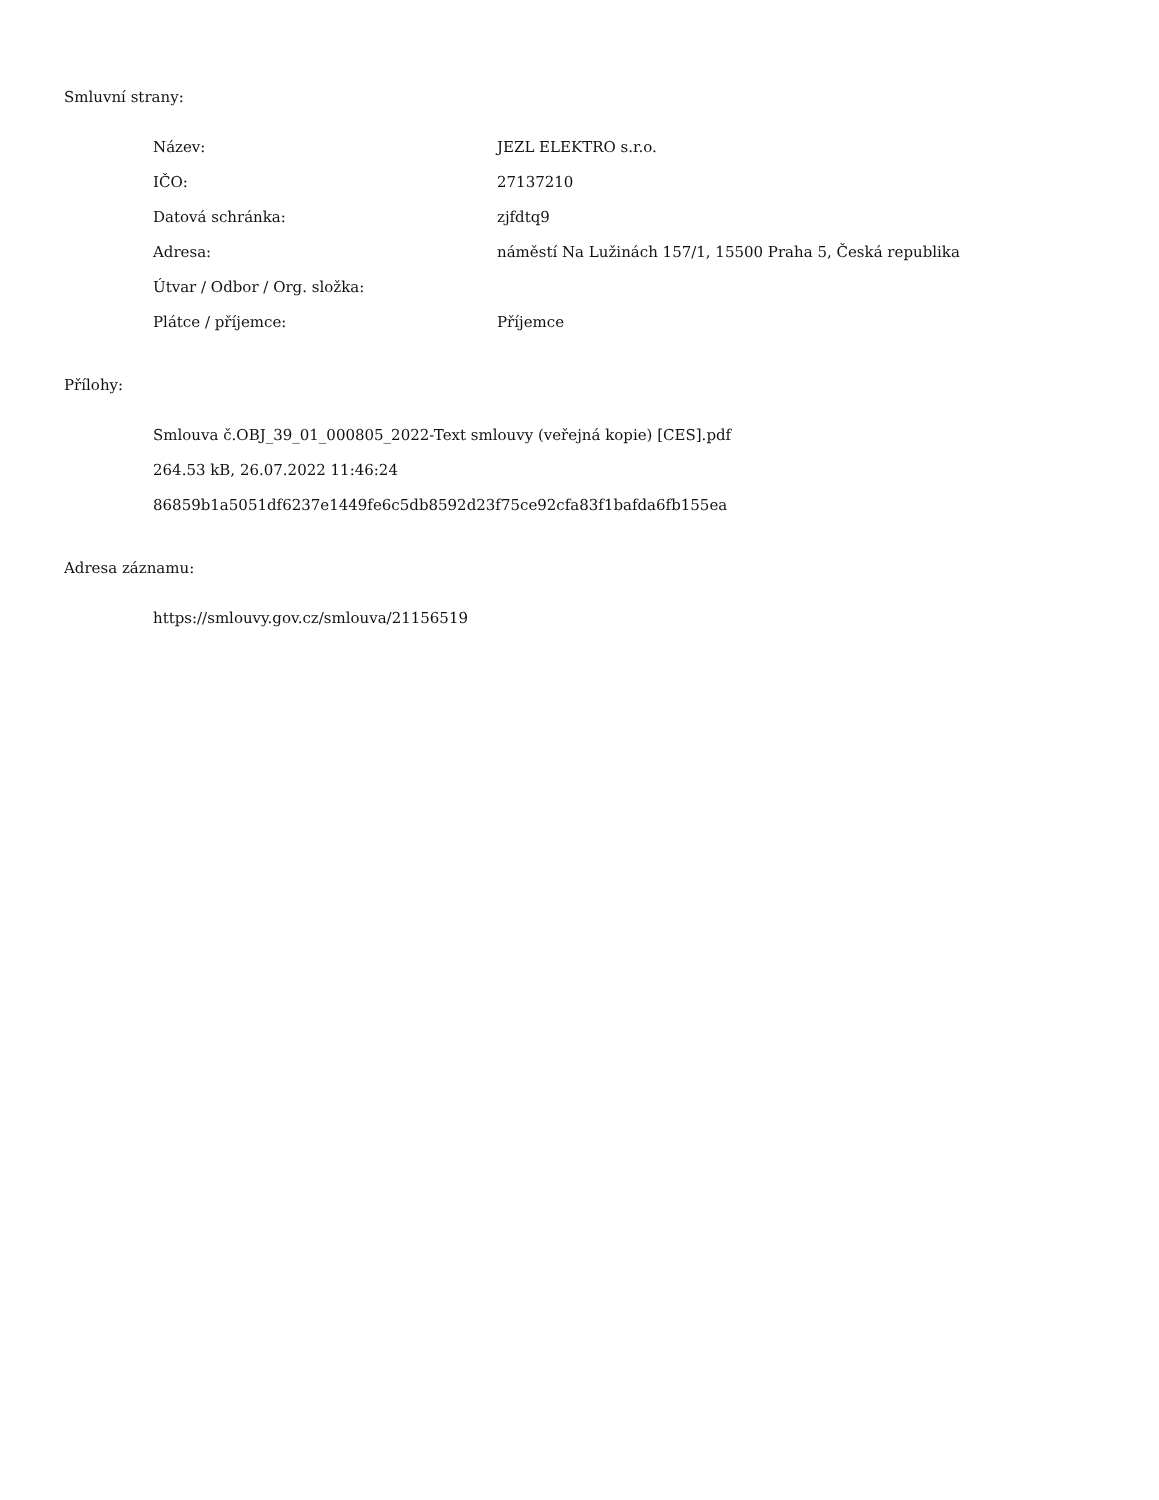Smluvní strany:
| Název: | JEZL ELEKTRO s.r.o. |
| IČO: | 27137210 |
| Datová schránka: | zjfdtq9 |
| Adresa: | náměstí Na Lužinách 157/1, 15500 Praha 5, Česká republika |
| Útvar / Odbor / Org. složka: | |
| Plátce / příjemce: | Příjemce |
Přílohy:
Smlouva č.OBJ_39_01_000805_2022-Text smlouvy (veřejná kopie) [CES].pdf
264.53 kB, 26.07.2022 11:46:24
86859b1a5051df6237e1449fe6c5db8592d23f75ce92cfa83f1bafda6fb155ea
Adresa záznamu:
https://smlouvy.gov.cz/smlouva/21156519